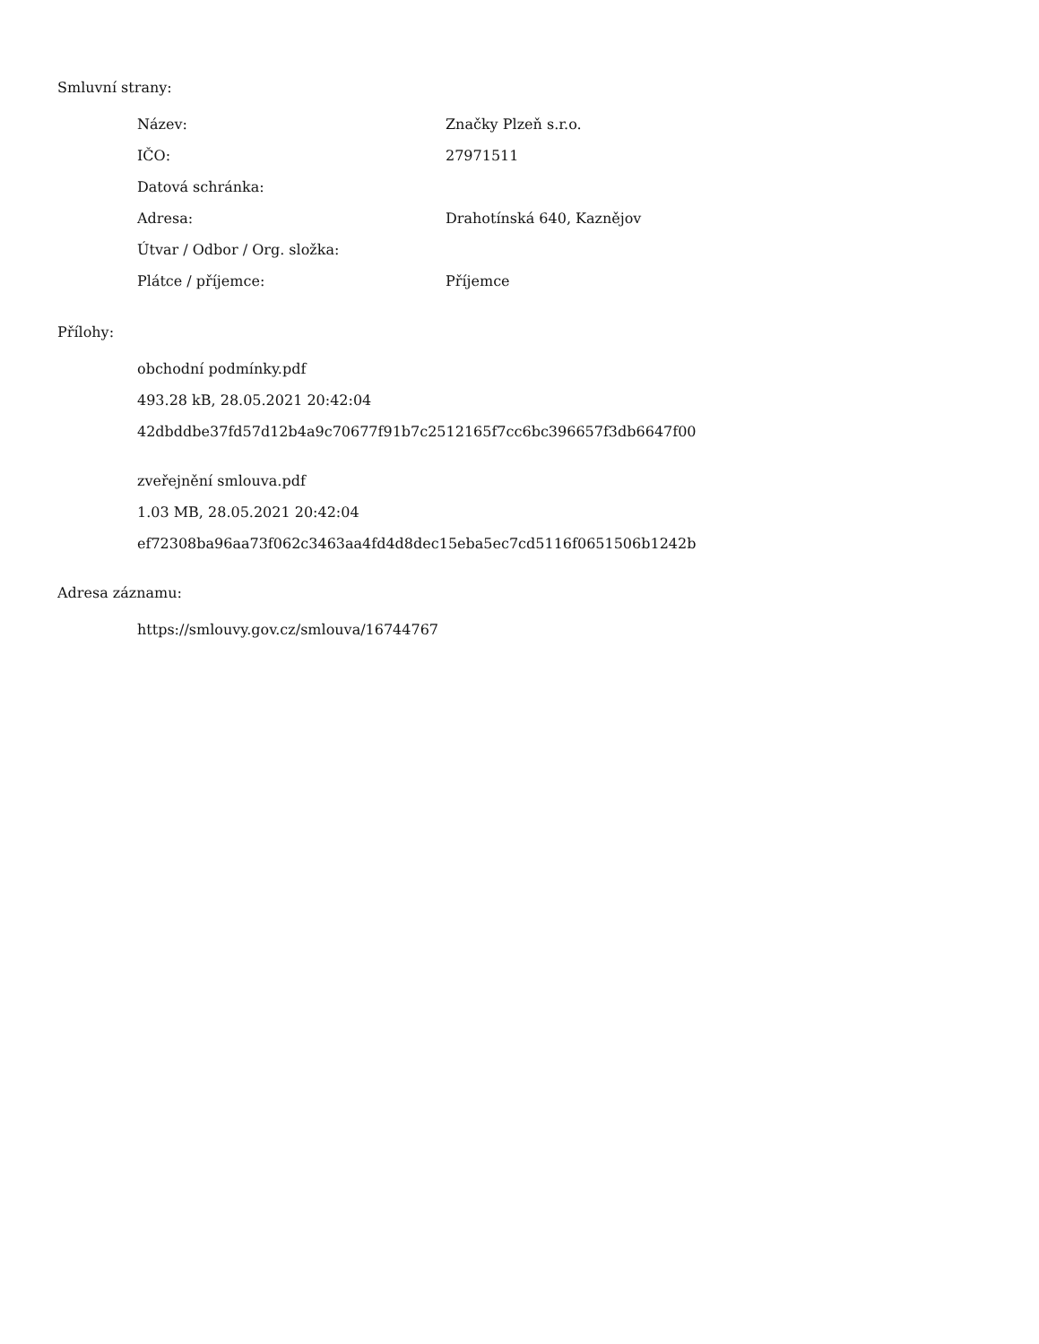Smluvní strany:
| Název: | Značky Plzeň s.r.o. |
| IČO: | 27971511 |
| Datová schránka: | |
| Adresa: | Drahotínská 640, Kaznějov |
| Útvar / Odbor / Org. složka: | |
| Plátce / příjemce: | Příjemce |
Přílohy:
obchodní podmínky.pdf
493.28 kB, 28.05.2021 20:42:04
42dbddbe37fd57d12b4a9c70677f91b7c2512165f7cc6bc396657f3db6647f00
zveřejnění smlouva.pdf
1.03 MB, 28.05.2021 20:42:04
ef72308ba96aa73f062c3463aa4fd4d8dec15eba5ec7cd5116f0651506b1242b
Adresa záznamu:
https://smlouvy.gov.cz/smlouva/16744767